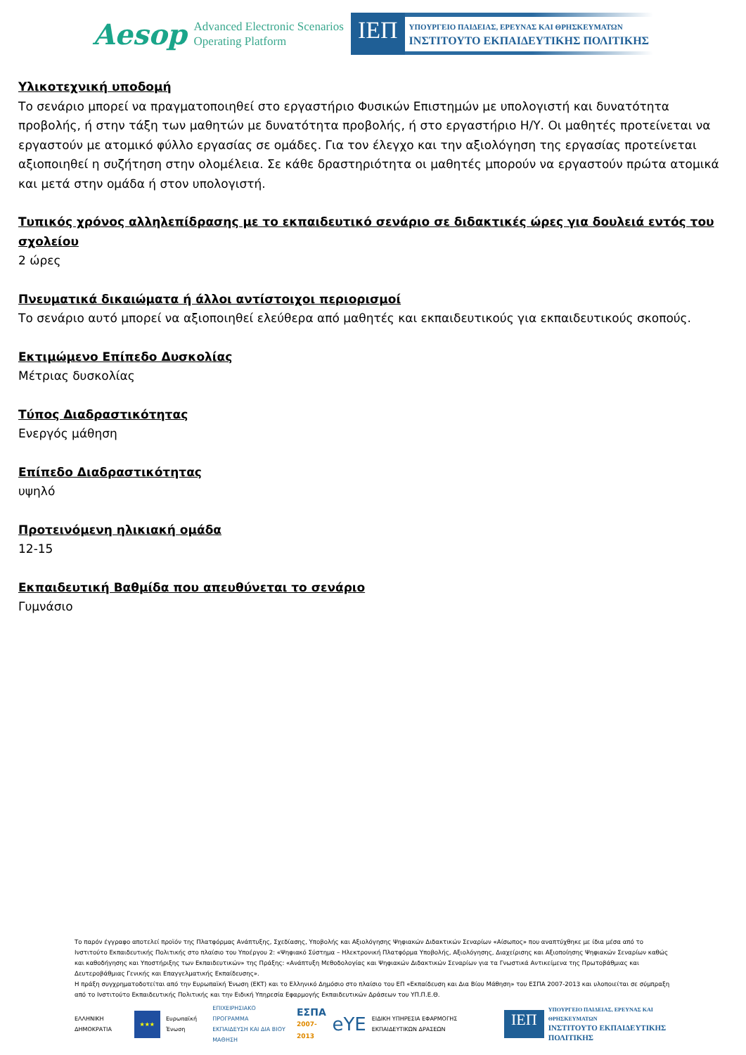Aesop
Advanced Electronic Scenarios
Operating Platform
ΙΕΠ
ΥΠΟΥΡΓΕΙΟ ΠΑΙΔΕΙΑΣ, ΕΡΕΥΝΑΣ ΚΑΙ ΘΡΗΣΚΕΥΜΑΤΩΝ
ΙΝΣΤΙΤΟΥΤΟ ΕΚΠΑΙΔΕΥΤΙΚΗΣ ΠΟΛΙΤΙΚΗΣ
Υλικοτεχνική υποδομή
Το σενάριο μπορεί να πραγματοποιηθεί στο εργαστήριο Φυσικών Επιστημών με υπολογιστή και δυνατότητα προβολής, ή στην τάξη των μαθητών με δυνατότητα προβολής, ή στο εργαστήριο Η/Υ. Οι μαθητές προτείνεται να εργαστούν με ατομικό φύλλο εργασίας σε ομάδες. Για τον έλεγχο και την αξιολόγηση της εργασίας προτείνεται αξιοποιηθεί η συζήτηση στην ολομέλεια. Σε κάθε δραστηριότητα οι μαθητές μπορούν να εργαστούν πρώτα ατομικά και μετά στην ομάδα ή στον υπολογιστή.
Τυπικός χρόνος αλληλεπίδρασης με το εκπαιδευτικό σενάριο σε διδακτικές ώρες για δουλειά εντός του σχολείου
2 ώρες
Πνευματικά δικαιώματα ή άλλοι αντίστοιχοι περιορισμοί
Το σενάριο αυτό μπορεί να αξιοποιηθεί ελεύθερα από μαθητές και εκπαιδευτικούς για εκπαιδευτικούς σκοπούς.
Εκτιμώμενο Επίπεδο Δυσκολίας
Μέτριας δυσκολίας
Τύπος Διαδραστικότητας
Ενεργός μάθηση
Επίπεδο Διαδραστικότητας
υψηλό
Προτεινόμενη ηλικιακή ομάδα
12-15
Εκπαιδευτική Βαθμίδα που απευθύνεται το σενάριο
Γυμνάσιο
Το παρόν έγγραφο αποτελεί προϊόν της Πλατφόρμας Ανάπτυξης, Σχεδίασης, Υποβολής και Αξιολόγησης Ψηφιακών Διδακτικών Σεναρίων «Αίσωπος» που αναπτύχθηκε με ίδια μέσα από το Ινστιτούτο Εκπαιδευτικής Πολιτικής στο πλαίσιο του Υποέργου 2: «Ψηφιακό Σύστημα – Ηλεκτρονική Πλατφόρμα Υποβολής, Αξιολόγησης, Διαχείρισης και Αξιοποίησης Ψηφιακών Σεναρίων καθώς και καθοδήγησης και Υποστήριξης των Εκπαιδευτικών» της Πράξης: «Ανάπτυξη Μεθοδολογίας και Ψηφιακών Διδακτικών Σεναρίων για τα Γνωστικά Αντικείμενα της Πρωτοβάθμιας και Δευτεροβάθμιας Γενικής και Επαγγελματικής Εκπαίδευσης».
Η πράξη συγχρηματοδοτείται από την Ευρωπαϊκή Ένωση (ΕΚΤ) και το Ελληνικό Δημόσιο στο πλαίσιο του ΕΠ «Εκπαίδευση και Δια Βίου Μάθηση» του ΕΣΠΑ 2007-2013 και υλοποιείται σε σύμπραξη από το Ινστιτούτο Εκπαιδευτικής Πολιτικής και την Ειδική Υπηρεσία Εφαρμογής Εκπαιδευτικών Δράσεων του ΥΠ.Π.Ε.Θ.
ΕΛΛΗΝΙΚΗ ΔΗΜΟΚΡΑΤΙΑ
★★★
Ευρωπαϊκή Ένωση
ΕΠΙΧΕΙΡΗΣΙΑΚΟ ΠΡΟΓΡΑΜΜΑ
ΕΚΠΑΙΔΕΥΣΗ ΚΑΙ ΔΙΑ ΒΙΟΥ ΜΑΘΗΣΗ
ΕΣΠΑ
2007-2013
eΥΕ
ΕΙΔΙΚΗ ΥΠΗΡΕΣΙΑ ΕΦΑΡΜΟΓΗΣ ΕΚΠΑΙΔΕΥΤΙΚΩΝ ΔΡΑΣΕΩΝ
ΙΕΠ
ΥΠΟΥΡΓΕΙΟ ΠΑΙΔΕΙΑΣ, ΕΡΕΥΝΑΣ ΚΑΙ ΘΡΗΣΚΕΥΜΑΤΩΝ
ΙΝΣΤΙΤΟΥΤΟ ΕΚΠΑΙΔΕΥΤΙΚΗΣ ΠΟΛΙΤΙΚΗΣ